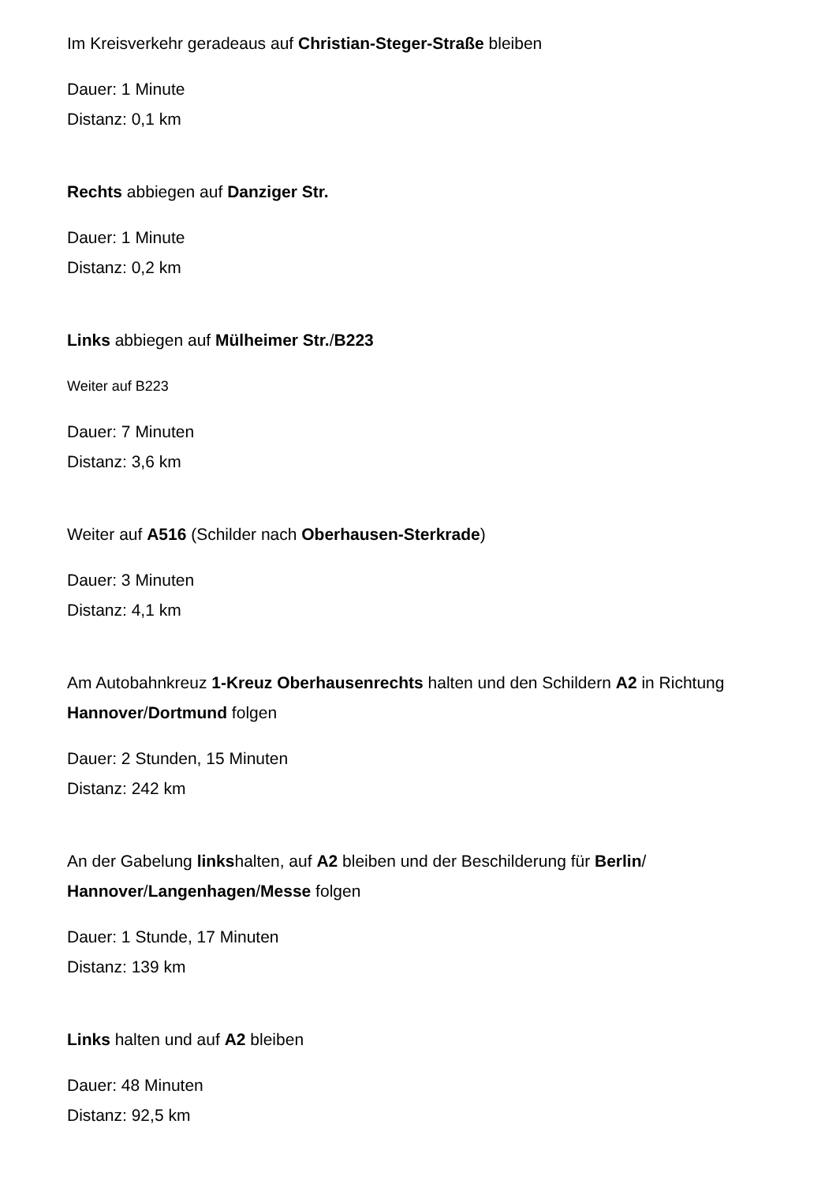Im Kreisverkehr geradeaus auf Christian-Steger-Straße bleiben
Dauer: 1 Minute
Distanz: 0,1 km
Rechts abbiegen auf Danziger Str.
Dauer: 1 Minute
Distanz: 0,2 km
Links abbiegen auf Mülheimer Str./B223
Weiter auf B223
Dauer: 7 Minuten
Distanz: 3,6 km
Weiter auf A516 (Schilder nach Oberhausen-Sterkrade)
Dauer: 3 Minuten
Distanz: 4,1 km
Am Autobahnkreuz 1-Kreuz Oberhausenrechts halten und den Schildern A2 in Richtung Hannover/Dortmund folgen
Dauer: 2 Stunden, 15 Minuten
Distanz: 242 km
An der Gabelung linkshalten, auf A2 bleiben und der Beschilderung für Berlin/
Hannover/Langenhagen/Messe folgen
Dauer: 1 Stunde, 17 Minuten
Distanz: 139 km
Links halten und auf A2 bleiben
Dauer: 48 Minuten
Distanz: 92,5 km